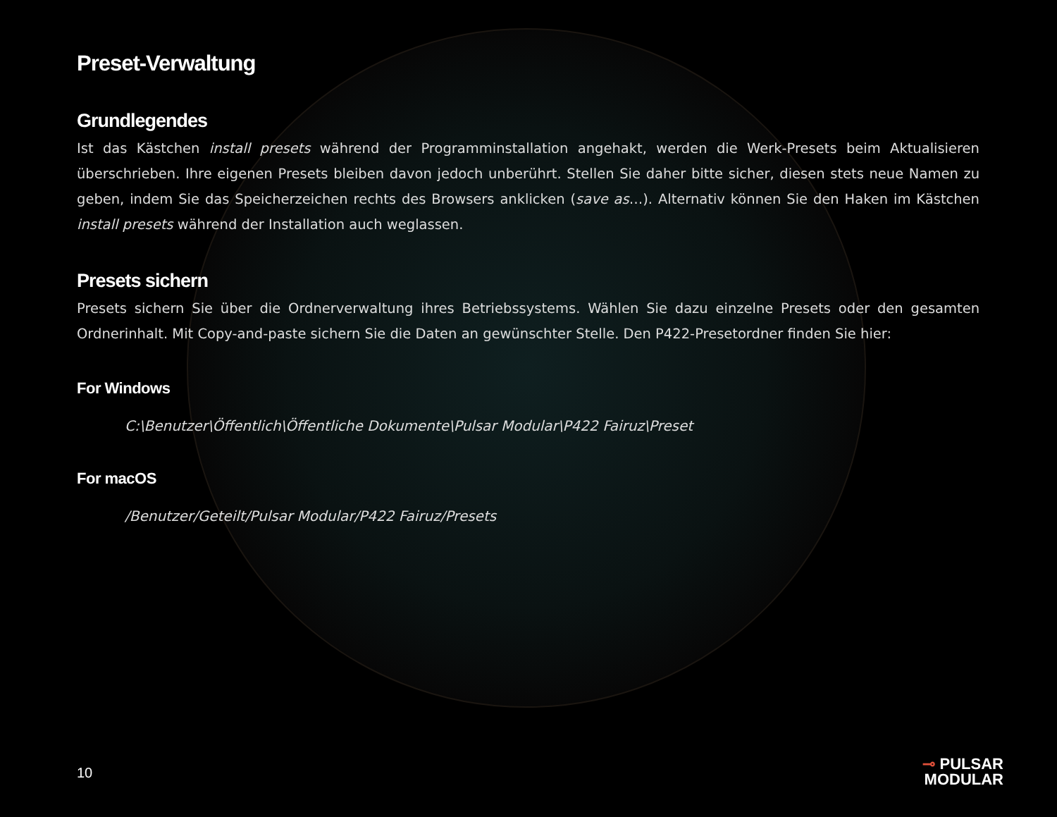Preset-Verwaltung
Grundlegendes
Ist das Kästchen install presets während der Programminstallation angehakt, werden die Werk-Presets beim Aktualisieren überschrieben. Ihre eigenen Presets bleiben davon jedoch unberührt. Stellen Sie daher bitte sicher, diesen stets neue Namen zu geben, indem Sie das Speicherzeichen rechts des Browsers anklicken (save as…). Alternativ können Sie den Haken im Kästchen install presets während der Installation auch weglassen.
Presets sichern
Presets sichern Sie über die Ordnerverwaltung ihres Betriebssystems. Wählen Sie dazu einzelne Presets oder den gesamten Ordnerinhalt. Mit Copy-and-paste sichern Sie die Daten an gewünschter Stelle. Den P422-Presetordner finden Sie hier:
For Windows
C:\Benutzer\Öffentlich\Öffentliche Dokumente\Pulsar Modular\P422 Fairuz\Preset
For macOS
/Benutzer/Geteilt/Pulsar Modular/P422 Fairuz/Presets
10
⊸ PULSAR
MODULAR